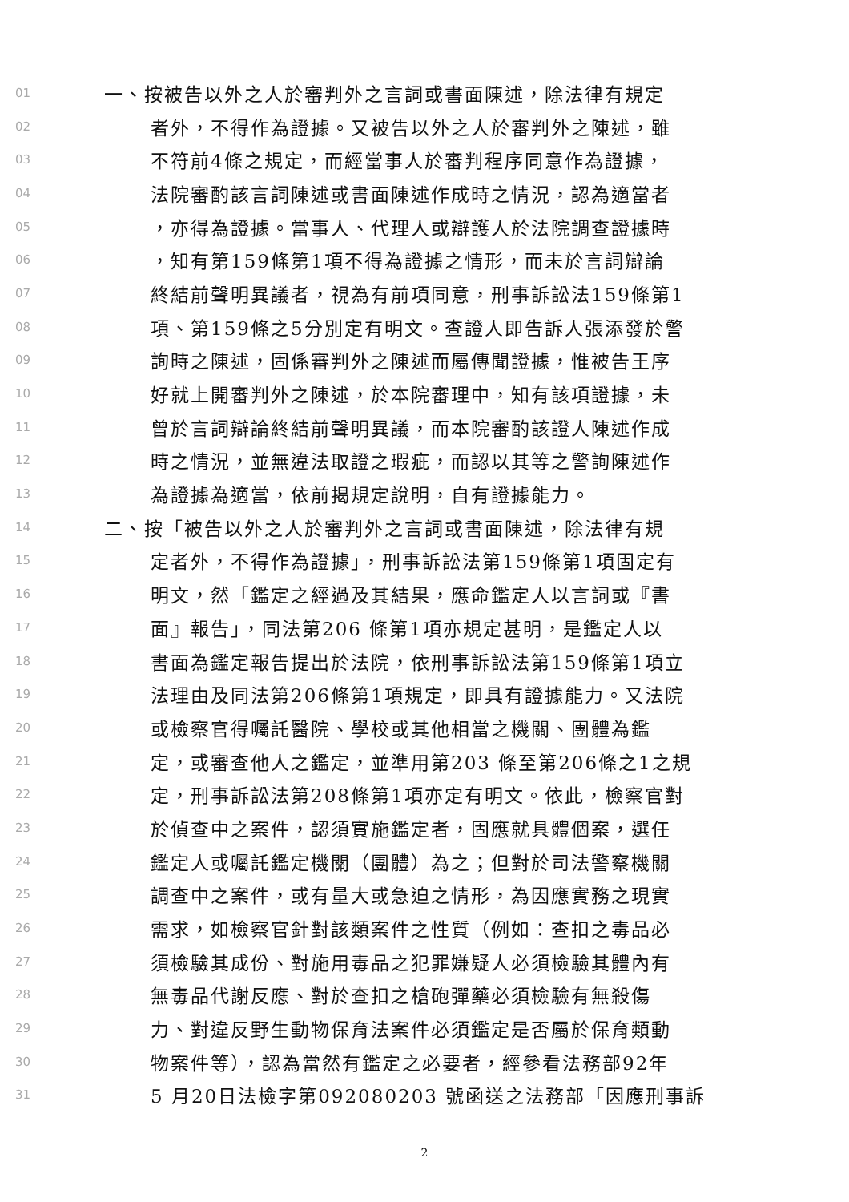01 一、按被告以外之人於審判外之言詞或書面陳述，除法律有規定
02 者外，不得作為證據。又被告以外之人於審判外之陳述，雖
03 不符前4條之規定，而經當事人於審判程序同意作為證據，
04 法院審酌該言詞陳述或書面陳述作成時之情況，認為適當者
05 ，亦得為證據。當事人、代理人或辯護人於法院調查證據時
06 ，知有第159條第1項不得為證據之情形，而未於言詞辯論
07 終結前聲明異議者，視為有前項同意，刑事訴訟法159條第1
08 項、第159條之5分別定有明文。查證人即告訴人張添發於警
09 詢時之陳述，固係審判外之陳述而屬傳聞證據，惟被告王序
10 好就上開審判外之陳述，於本院審理中，知有該項證據，未
11 曾於言詞辯論終結前聲明異議，而本院審酌該證人陳述作成
12 時之情況，並無違法取證之瑕疵，而認以其等之警詢陳述作
13 為證據為適當，依前揭規定說明，自有證據能力。
14 二、按「被告以外之人於審判外之言詞或書面陳述，除法律有規
15 定者外，不得作為證據」，刑事訴訟法第159條第1項固定有
16 明文，然「鑑定之經過及其結果，應命鑑定人以言詞或『書
17 面』報告」，同法第206 條第1項亦規定甚明，是鑑定人以
18 書面為鑑定報告提出於法院，依刑事訴訟法第159條第1項立
19 法理由及同法第206條第1項規定，即具有證據能力。又法院
20 或檢察官得囑託醫院、學校或其他相當之機關、團體為鑑
21 定，或審查他人之鑑定，並準用第203 條至第206條之1之規
22 定，刑事訴訟法第208條第1項亦定有明文。依此，檢察官對
23 於偵查中之案件，認須實施鑑定者，固應就具體個案，選任
24 鑑定人或囑託鑑定機關（團體）為之；但對於司法警察機關
25 調查中之案件，或有量大或急迫之情形，為因應實務之現實
26 需求，如檢察官針對該類案件之性質（例如：查扣之毒品必
27 須檢驗其成份、對施用毒品之犯罪嫌疑人必須檢驗其體內有
28 無毒品代謝反應、對於查扣之槍砲彈藥必須檢驗有無殺傷
29 力、對違反野生動物保育法案件必須鑑定是否屬於保育類動
30 物案件等），認為當然有鑑定之必要者，經參看法務部92年
31 5 月20日法檢字第092080203 號函送之法務部「因應刑事訴
2